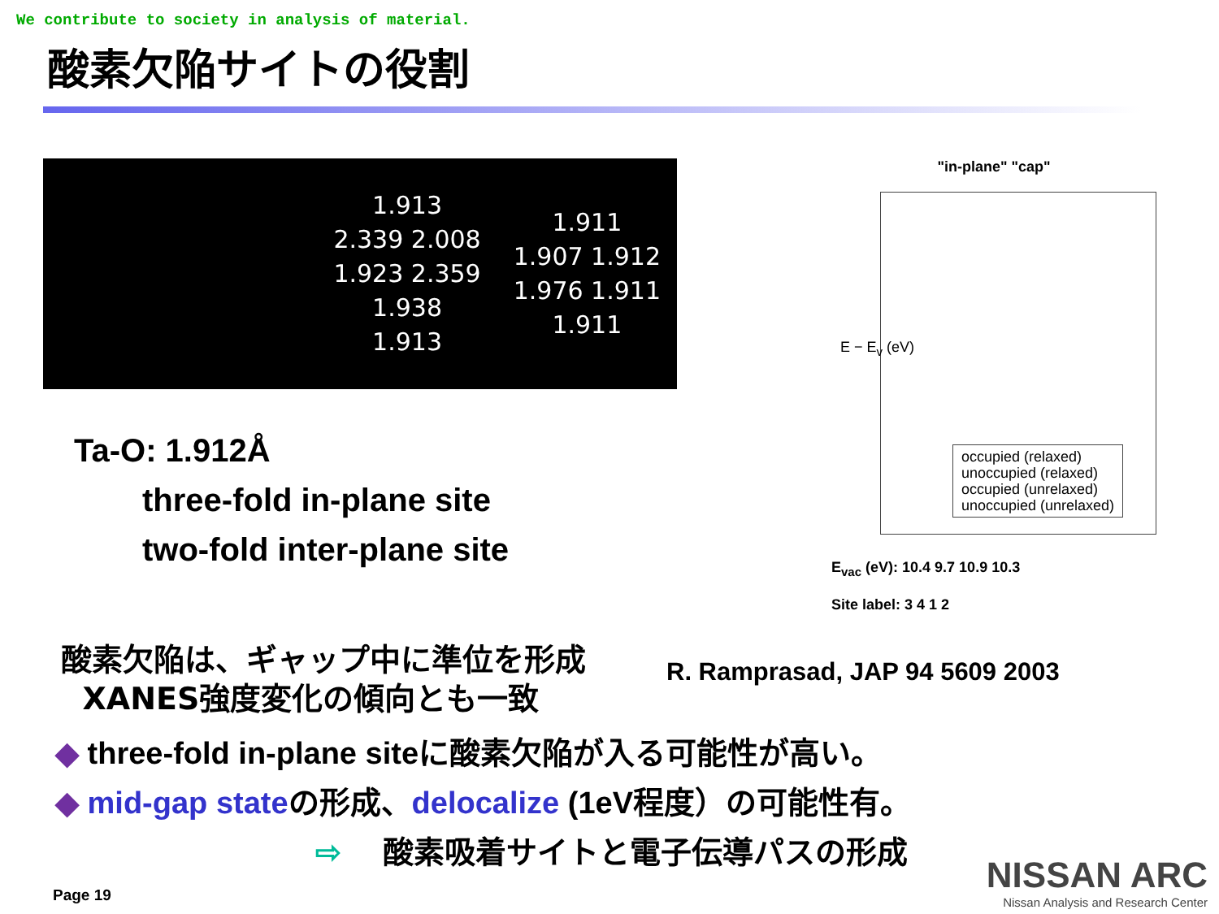We contribute to society in analysis of material.
酸素欠陥サイトの役割
1.913
2.339 2.008
1.923 2.359
1.938
1.913
1.911
1.907 1.912
1.976 1.911
1.911
Ta-O: 1.912Å
three-fold in-plane site
two-fold inter-plane site
"in-plane" "cap"
occupied (relaxed)
unoccupied (relaxed)
occupied (unrelaxed)
unoccupied (unrelaxed)
E − E<sub>v</sub> (eV)
E<sub>vac</sub> (eV): 10.4 9.7 10.9 10.3
Site label: 3 4 1 2
酸素欠陥は、ギャップ中に準位を形成
XANES強度変化の傾向とも一致
R. Ramprasad, JAP 94 5609 2003
◆ three-fold in-plane siteに酸素欠陥が入る可能性が高い。
◆ mid-gap stateの形成、delocalize (1eV程度）の可能性有。
⇨ 酸素吸着サイトと電子伝導パスの形成
Page 19
NISSAN ARC
Nissan Analysis and Research Center